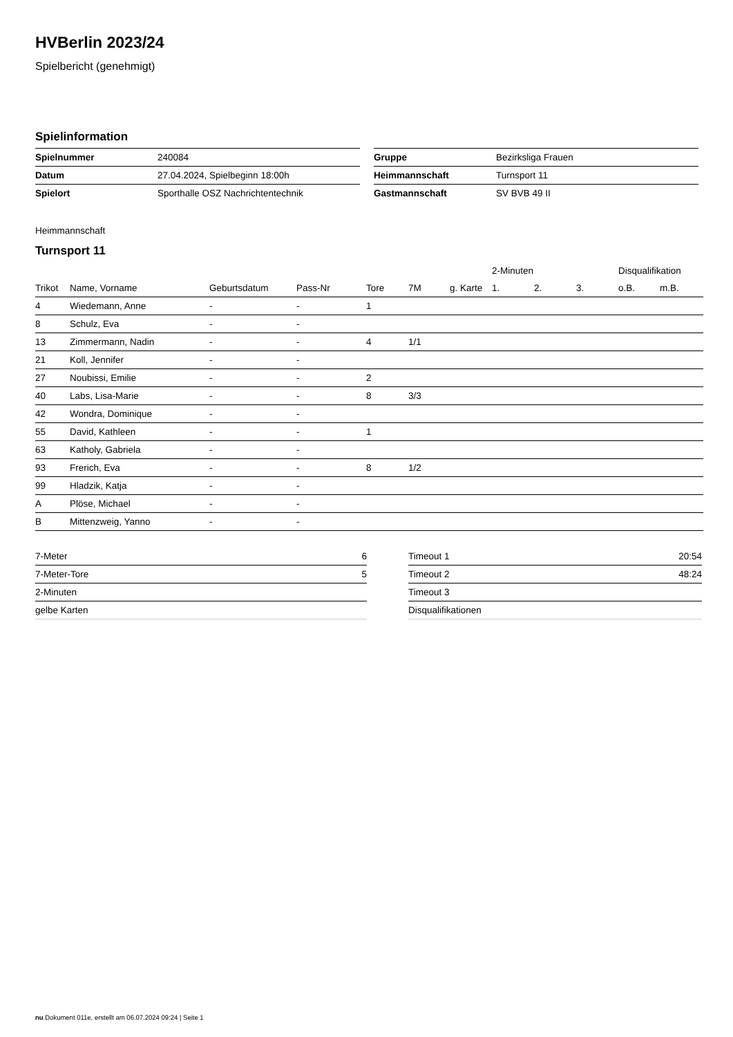HVBerlin 2023/24
Spielbericht (genehmigt)
Spielinformation
| Spielnummer | 240084 |
| Datum | 27.04.2024, Spielbeginn 18:00h |
| Spielort | Sporthalle OSZ Nachrichtentechnik |
| Gruppe | Bezirksliga Frauen |
| Heimmannschaft | Turnsport 11 |
| Gastmannschaft | SV BVB 49 II |
Heimmannschaft
Turnsport 11
| | | | | | | | 2-Minuten | | | Disqualifikation | |
| --- | --- | --- | --- | --- | --- | --- | --- | --- | --- | --- | --- |
| Trikot | Name, Vorname | Geburtsdatum | Pass-Nr | Tore | 7M | g. Karte | 1. | 2. | 3. | o.B. | m.B. |
| 4 | Wiedemann, Anne | - | - | 1 | | | | | | | |
| 8 | Schulz, Eva | - | - | | | | | | | | |
| 13 | Zimmermann, Nadin | - | - | 4 | 1/1 | | | | | | |
| 21 | Koll, Jennifer | - | - | | | | | | | | |
| 27 | Noubissi, Emilie | - | - | 2 | | | | | | | |
| 40 | Labs, Lisa-Marie | - | - | 8 | 3/3 | | | | | | |
| 42 | Wondra, Dominique | - | - | | | | | | | | |
| 55 | David, Kathleen | - | - | 1 | | | | | | | |
| 63 | Katholy, Gabriela | - | - | | | | | | | | |
| 93 | Frerich, Eva | - | - | 8 | 1/2 | | | | | | |
| 99 | Hladzik, Katja | - | - | | | | | | | | |
| A | Plöse, Michael | - | - | | | | | | | | |
| B | Mittenzweig, Yanno | - | - | | | | | | | | |
| 7-Meter | 6 |
| 7-Meter-Tore | 5 |
| 2-Minuten | |
| gelbe Karten | |
| Timeout 1 | 20:54 |
| Timeout 2 | 48:24 |
| Timeout 3 | |
| Disqualifikationen | |
nu.Dokument 011e, erstellt am 06.07.2024 09:24 | Seite 1